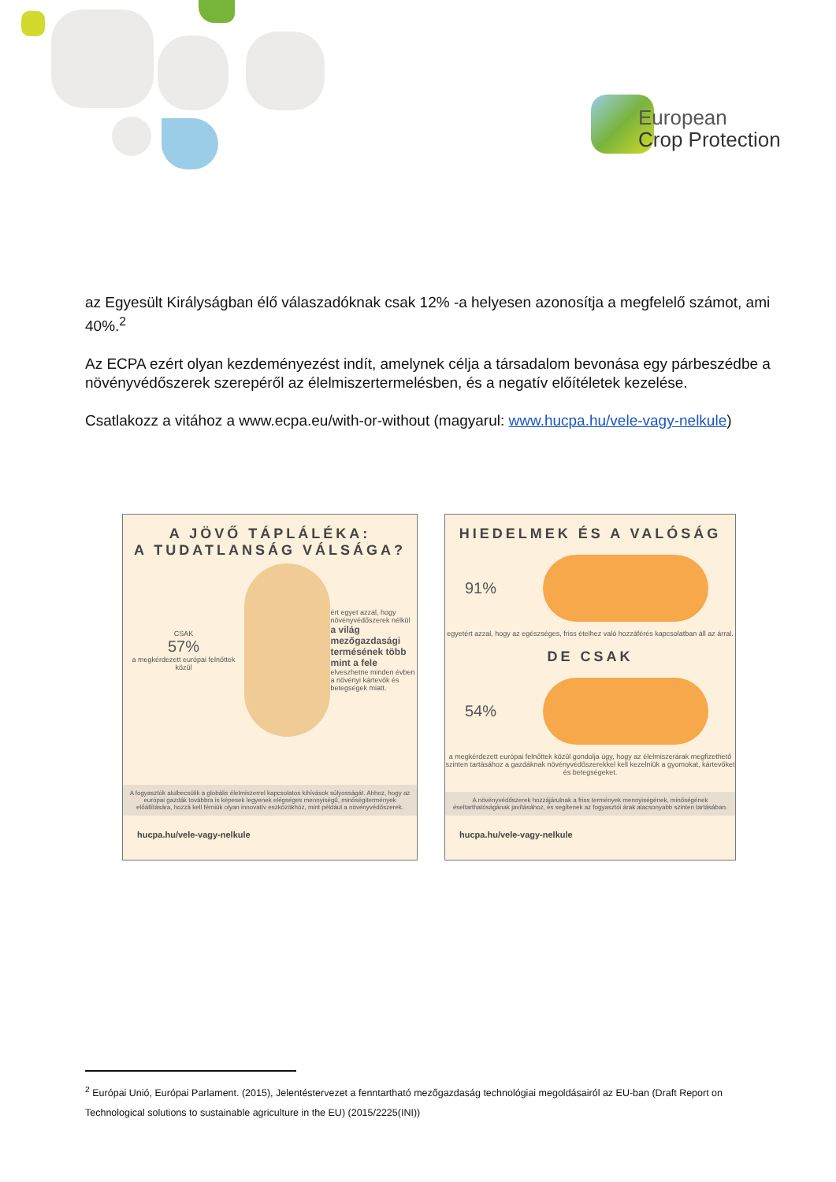European
Crop Protection
az Egyesült Királyságban élő válaszadóknak csak 12% -a helyesen azonosítja a megfelelő számot, ami 40%.<sup>2</sup>
Az ECPA ezért olyan kezdeményezést indít, amelynek célja a társadalom bevonása egy párbeszédbe a növényvédőszerek szerepéről az élelmiszertermelésben, és a negatív előítéletek kezelése.
Csatlakozz a vitához a www.ecpa.eu/with-or-without (magyarul: www.hucpa.hu/vele-vagy-nelkule)
A JÖVŐ TÁPLÁLÉKA:
A TUDATLANSÁG VÁLSÁGA?
CSAK
57%
a megkérdezett európai felnőttek közül
ért egyet azzal, hogy növényvédőszerek nélkül a világ mezőgazdasági termésének több mint a fele elveszhetne minden évben a növényi kártevők és betegségek miatt.
A fogyasztók alulbecsülik a globális élelmiszerrel kapcsolatos kihívások súlyosságát. Ahhoz, hogy az európai gazdák továbbra is képesek legyenek elégséges mennyiségű, minőségitermények előállítására, hozzá kell férniük olyan innovatív eszközökhöz, mint például a növényvédőszerek.
hucpa.hu/vele-vagy-nelkule
HIEDELMEK ÉS A VALÓSÁG
91%
egyetért azzal, hogy az egészséges, friss ételhez való hozzáférés kapcsolatban áll az árral.
DE CSAK
54%
a megkérdezett európai felnőttek közül gondolja úgy, hogy az élelmiszerárak megfizethető szinten tartásához a gazdáknak növényvédőszerekkel kell kezelniük a gyomokat, kártevőket és betegségeket.
A növényvédőszerek hozzájárulnak a friss termények mennyiségének, minőségének éseltarthatóságának javításához, és segítenek az fogyasztói árak alacsonyabb szinten tartásában.
hucpa.hu/vele-vagy-nelkule
<sup>2</sup> Európai Unió, Európai Parlament. (2015), Jelentéstervezet a fenntartható mezőgazdaság technológiai megoldásairól az EU-ban (Draft Report on Technological solutions to sustainable agriculture in the EU) (2015/2225(INI))